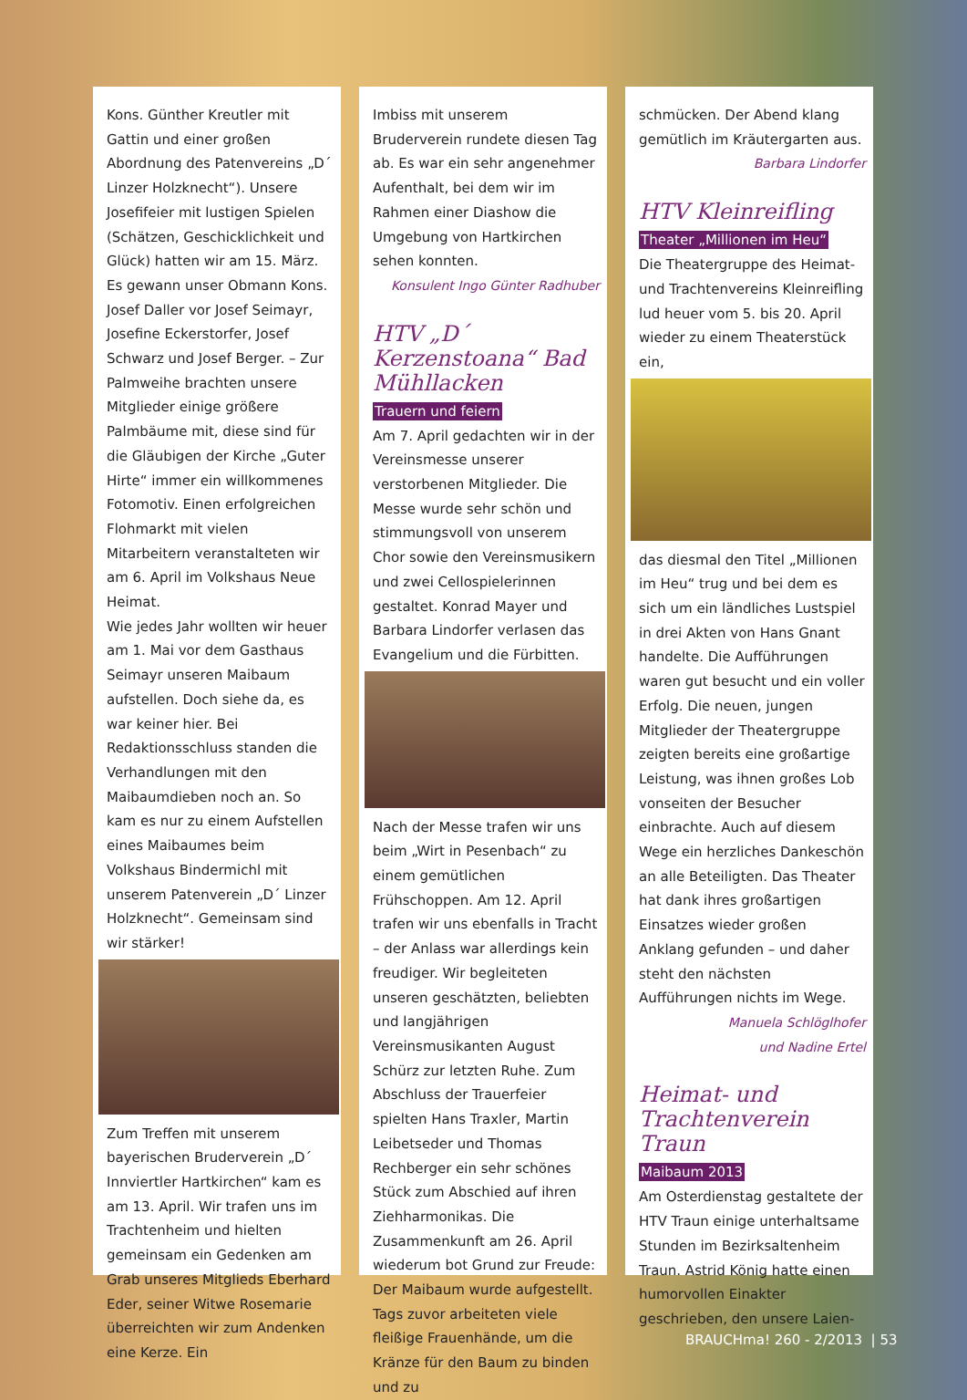Kons. Günther Kreutler mit Gattin und einer großen Abordnung des Patenvereins „D´ Linzer Holzknecht“). Unsere Josefifeier mit lustigen Spielen (Schätzen, Geschicklichkeit und Glück) hatten wir am 15. März. Es gewann unser Obmann Kons. Josef Daller vor Josef Seimayr, Josefine Eckerstorfer, Josef Schwarz und Josef Berger. – Zur Palmweihe brachten unsere Mitglieder einige größere Palmbäume mit, diese sind für die Gläubigen der Kirche „Guter Hirte“ immer ein willkommenes Fotomotiv. Einen erfolgreichen Flohmarkt mit vielen Mitarbeitern veranstalteten wir am 6. April im Volkshaus Neue Heimat.
Wie jedes Jahr wollten wir heuer am 1. Mai vor dem Gasthaus Seimayr unseren Maibaum aufstellen. Doch siehe da, es war keiner hier. Bei Redaktionsschluss standen die Verhandlungen mit den Maibaumdieben noch an. So kam es nur zu einem Aufstellen eines Maibaumes beim Volkshaus Bindermichl mit unserem Patenverein „D´ Linzer Holzknecht“. Gemeinsam sind wir stärker!
Zum Treffen mit unserem bayerischen Bruderverein „D´ Innviertler Hartkirchen“ kam es am 13. April. Wir trafen uns im Trachtenheim und hielten gemeinsam ein Gedenken am Grab unseres Mitglieds Eberhard Eder, seiner Witwe Rosemarie überreichten wir zum Andenken eine Kerze. Ein
Imbiss mit unserem Bruderverein rundete diesen Tag ab. Es war ein sehr angenehmer Aufenthalt, bei dem wir im Rahmen einer Diashow die Umgebung von Hartkirchen sehen konnten.
Konsulent Ingo Günter Radhuber
HTV „D´ Kerzenstoana“ Bad Mühllacken
Trauern und feiern
Am 7. April gedachten wir in der Vereinsmesse unserer verstorbenen Mitglieder. Die Messe wurde sehr schön und stimmungsvoll von unserem Chor sowie den Vereinsmusikern und zwei Cellospielerinnen gestaltet. Konrad Mayer und Barbara Lindorfer verlasen das Evangelium und die Fürbitten.
Nach der Messe trafen wir uns beim „Wirt in Pesenbach“ zu einem gemütlichen Frühschoppen. Am 12. April trafen wir uns ebenfalls in Tracht – der Anlass war allerdings kein freudiger. Wir begleiteten unseren geschätzten, beliebten und langjährigen Vereinsmusikanten August Schürz zur letzten Ruhe. Zum Abschluss der Trauerfeier spielten Hans Traxler, Martin Leibetseder und Thomas Rechberger ein sehr schönes Stück zum Abschied auf ihren Ziehharmonikas. Die Zusammenkunft am 26. April wiederum bot Grund zur Freude: Der Maibaum wurde aufgestellt. Tags zuvor arbeiteten viele fleißige Frauenhände, um die Kränze für den Baum zu binden und zu
schmücken. Der Abend klang gemütlich im Kräutergarten aus.
Barbara Lindorfer
HTV Kleinreifling
Theater „Millionen im Heu“
Die Theatergruppe des Heimat- und Trachtenvereins Kleinreifling lud heuer vom 5. bis 20. April wieder zu einem Theaterstück ein,
das diesmal den Titel „Millionen im Heu“ trug und bei dem es sich um ein ländliches Lustspiel in drei Akten von Hans Gnant handelte. Die Aufführungen waren gut besucht und ein voller Erfolg. Die neuen, jungen Mitglieder der Theatergruppe zeigten bereits eine großartige Leistung, was ihnen großes Lob vonseiten der Besucher einbrachte. Auch auf diesem Wege ein herzliches Dankeschön an alle Beteiligten. Das Theater hat dank ihres großartigen Einsatzes wieder großen Anklang gefunden – und daher steht den nächsten Aufführungen nichts im Wege.
Manuela Schlöglhofer
und Nadine Ertel
Heimat- und Trachtenverein Traun
Maibaum 2013
Am Osterdienstag gestaltete der HTV Traun einige unterhaltsame Stunden im Bezirksaltenheim Traun. Astrid König hatte einen humorvollen Einakter geschrieben, den unsere Laien-
BRAUCHma! 260 - 2/2013 | 53